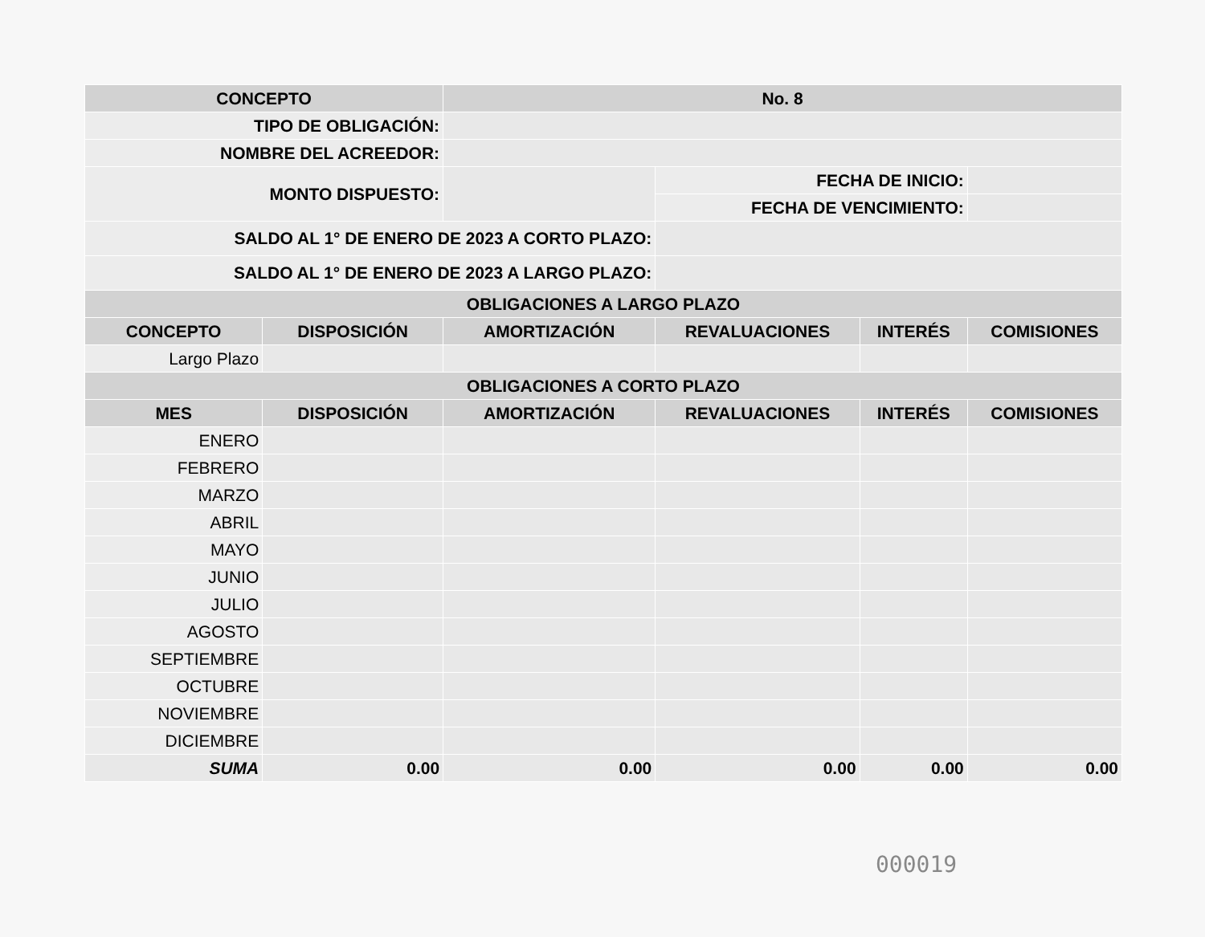| CONCEPTO | | No. 8 | | | |
| --- | --- | --- | --- | --- | --- |
| TIPO DE OBLIGACIÓN: | | | | | |
| NOMBRE DEL ACREEDOR: | | | | | |
| MONTO DISPUESTO: | | | FECHA DE INICIO: | | |
| | | | FECHA DE VENCIMIENTO: | | |
| SALDO AL 1° DE ENERO DE 2023 A CORTO PLAZO: | | | | | |
| SALDO AL 1° DE ENERO DE 2023 A LARGO PLAZO: | | | | | |
| OBLIGACIONES A LARGO PLAZO | | | | | |
| CONCEPTO | DISPOSICIÓN | AMORTIZACIÓN | REVALUACIONES | INTERÉS | COMISIONES |
| Largo Plazo | | | | | |
| OBLIGACIONES A CORTO PLAZO | | | | | |
| MES | DISPOSICIÓN | AMORTIZACIÓN | REVALUACIONES | INTERÉS | COMISIONES |
| ENERO | | | | | |
| FEBRERO | | | | | |
| MARZO | | | | | |
| ABRIL | | | | | |
| MAYO | | | | | |
| JUNIO | | | | | |
| JULIO | | | | | |
| AGOSTO | | | | | |
| SEPTIEMBRE | | | | | |
| OCTUBRE | | | | | |
| NOVIEMBRE | | | | | |
| DICIEMBRE | | | | | |
| SUMA | 0.00 | 0.00 | 0.00 | 0.00 | 0.00 |
000019